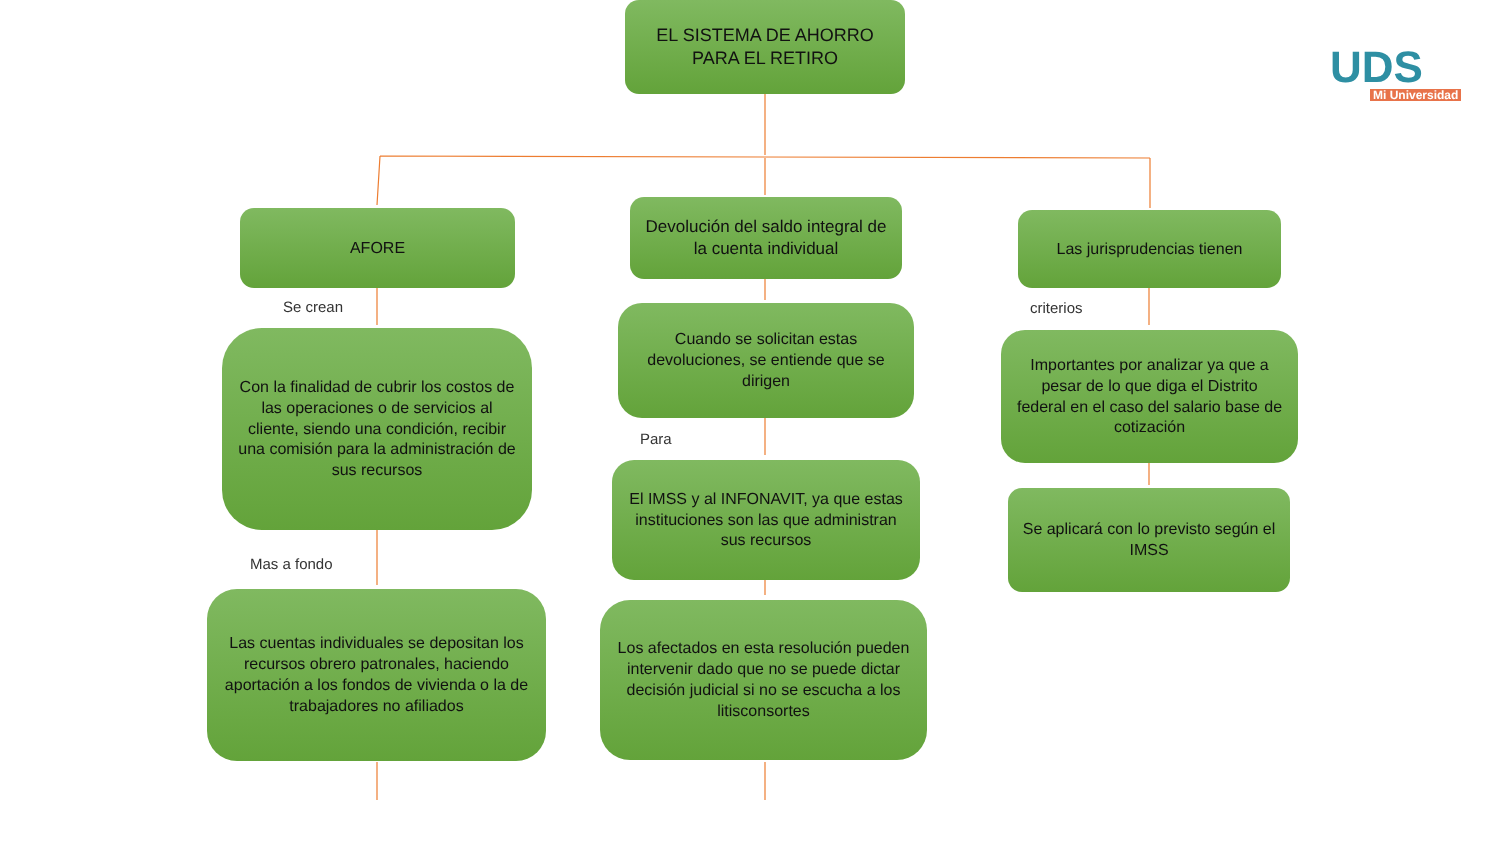EL SISTEMA DE AHORRO PARA EL RETIRO
UDS
Mi Universidad
AFORE
Devolución del saldo integral de la cuenta individual
Las jurisprudencias tienen
Se crean criterios
Con la finalidad de cubrir los costos de las operaciones o de servicios al cliente, siendo una condición, recibir una comisión para la administración de sus recursos
Cuando se solicitan estas devoluciones, se entiende que se dirigen
Importantes por analizar ya que a pesar de lo que diga el Distrito federal en el caso del salario base de cotización
Para
El IMSS y al INFONAVIT, ya que estas instituciones son las que administran sus recursos
Se aplicará con lo previsto según el IMSS
Mas a fondo
Las cuentas individuales se depositan los recursos obrero patronales, haciendo aportación a los fondos de vivienda o la de trabajadores no afiliados
Los afectados en esta resolución pueden intervenir dado que no se puede dictar decisión judicial si no se escucha a los litisconsortes